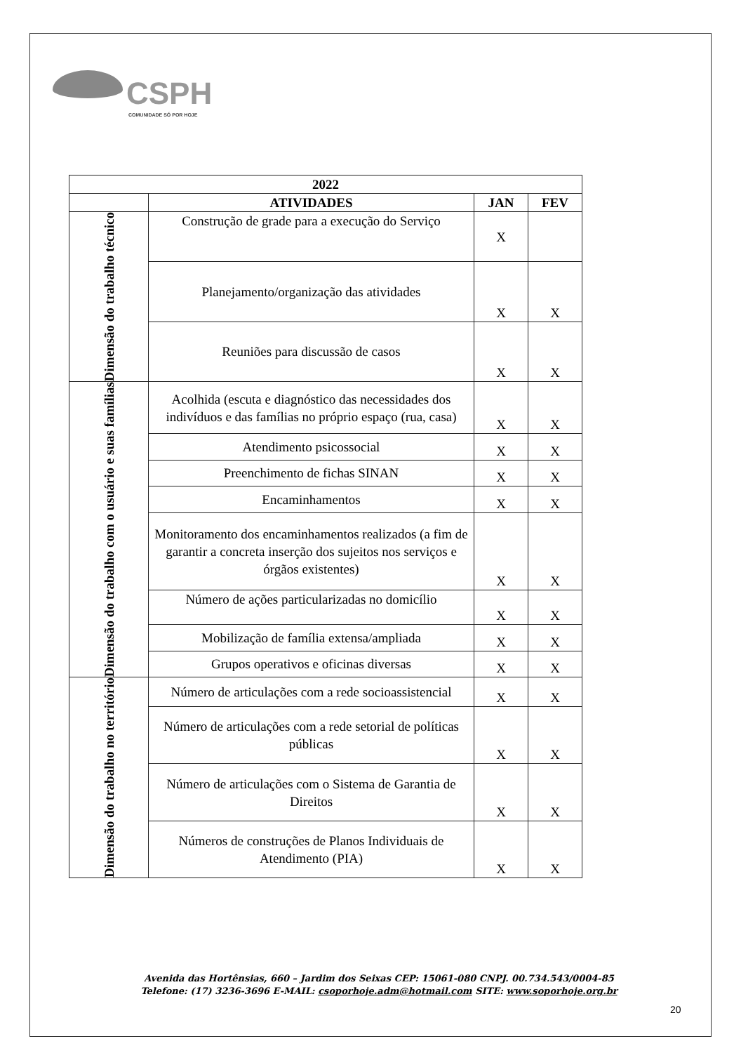CSPH
COMUNIDADE SÓ POR HOJE
| 2022 | | | |
| --- | --- | --- | --- |
| | ATIVIDADES | JAN | FEV |
| Dimensão do trabalho técnico | Construção de grade para a execução do Serviço | X | |
| | Planejamento/organização das atividades | X | X |
| | Reuniões para discussão de casos | X | X |
| Dimensão do trabalho com o usuário e suas famílias | Acolhida (escuta e diagnóstico das necessidades dos indivíduos e das famílias no próprio espaço (rua, casa) | X | X |
| | Atendimento psicossocial | X | X |
| | Preenchimento de fichas SINAN | X | X |
| | Encaminhamentos | X | X |
| | Monitoramento dos encaminhamentos realizados (a fim de garantir a concreta inserção dos sujeitos nos serviços e órgãos existentes) | X | X |
| | Número de ações particularizadas no domicílio | X | X |
| | Mobilização de família extensa/ampliada | X | X |
| | Grupos operativos e oficinas diversas | X | X |
| Dimensão do trabalho no território | Número de articulações com a rede socioassistencial | X | X |
| | Número de articulações com a rede setorial de políticas públicas | X | X |
| | Número de articulações com o Sistema de Garantia de Direitos | X | X |
| | Números de construções de Planos Individuais de Atendimento (PIA) | X | X |
Avenida das Hortênsias, 660 – Jardim dos Seixas CEP: 15061-080 CNPJ. 00.734.543/0004-85
Telefone: (17) 3236-3696 E-MAIL: csoporhoje.adm@hotmail.com SITE: www.soporhoje.org.br
20